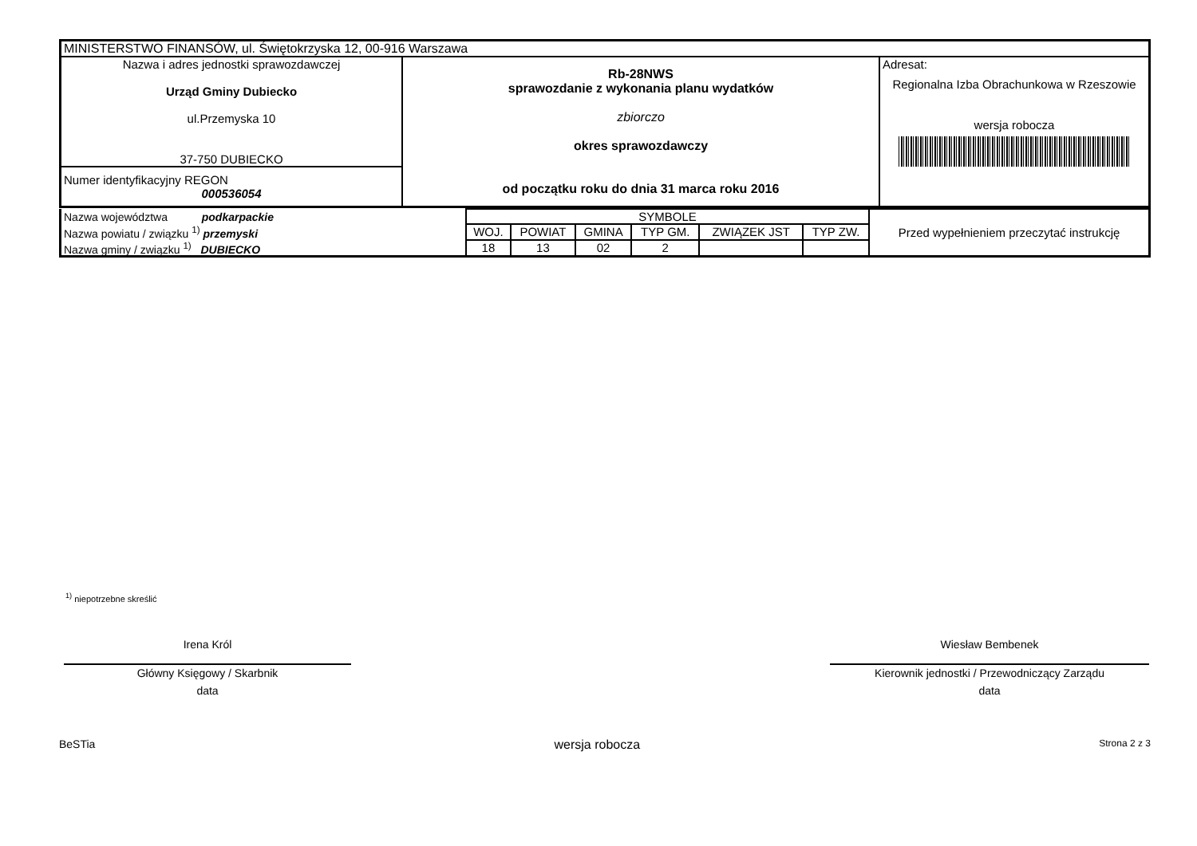| MINISTERSTWO FINANSÓW, ul. Świętokrzyska 12, 00-916 Warszawa | | |
| Nazwa i adres jednostki sprawozdawczej Urząd Gminy Dubiecko ul.Przemyska 10 37-750 DUBIECKO | Rb-28NWS sprawozdanie z wykonania planu wydatków zbiorczo okres sprawozdawczy od początku roku do dnia 31 marca roku 2016 | Adresat: Regionalna Izba Obrachunkowa w Rzeszowie wersja robocza |
| Numer identyfikacyjny REGON 000536054 | | |
| Nazwa województwa podkarpackie | SYMBOLE | | | | | | Przed wypełnieniem przeczytać instrukcję |
| Nazwa powiatu / związku <sup>1)</sup> przemyski | WOJ. | POWIAT | GMINA | TYP GM. | ZWIĄZEK JST | TYP ZW. | |
| Nazwa gminy / związku <sup>1)</sup> DUBIECKO | 18 | 13 | 02 | 2 | | | |
<sup>1)</sup> niepotrzebne skreślić
Irena Król
Główny Księgowy / Skarbnik
data
Wiesław Bembenek
Kierownik jednostki / Przewodniczący Zarządu
data
BeSTia wersja robocza Strona 2 z 3